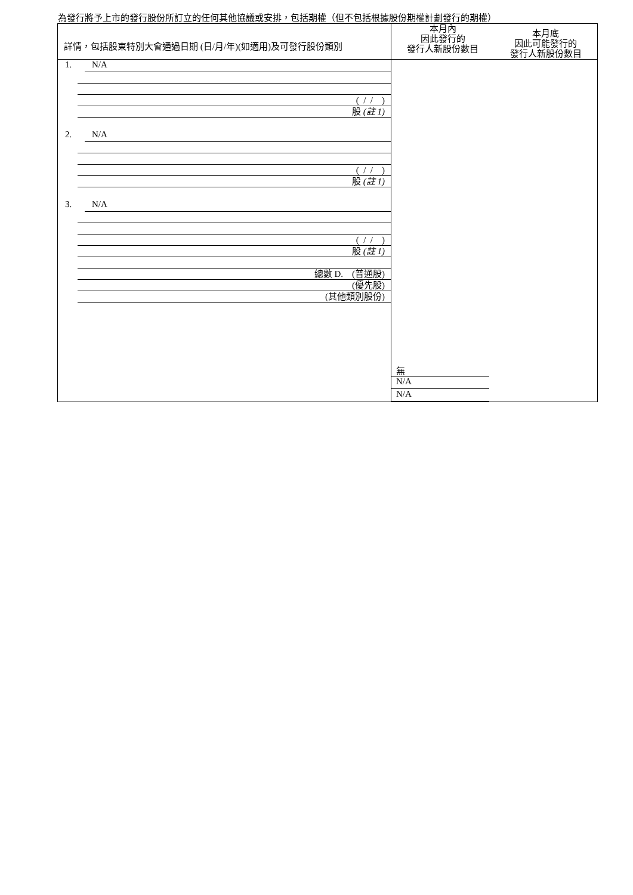為發行將予上市的發行股份所訂立的任何其他協議或安排，包括期權（但不包括根據股份期權計劃發行的期權）
| 詳情，包括股東特別大會通過日期 (日/月/年)(如適用)及可發行股份類別 | 本月內 因此發行的 發行人新股份數目 | 本月底 因此可能發行的 發行人新股份數目 |
| 1. N/A ( / / ) 股 (註 1) 2. N/A ( / / ) 股 (註 1) 3. N/A ( / / ) 股 (註 1) 總數 D. (普通股) (優先股) (其他類別股份) | 無 N/A N/A | |